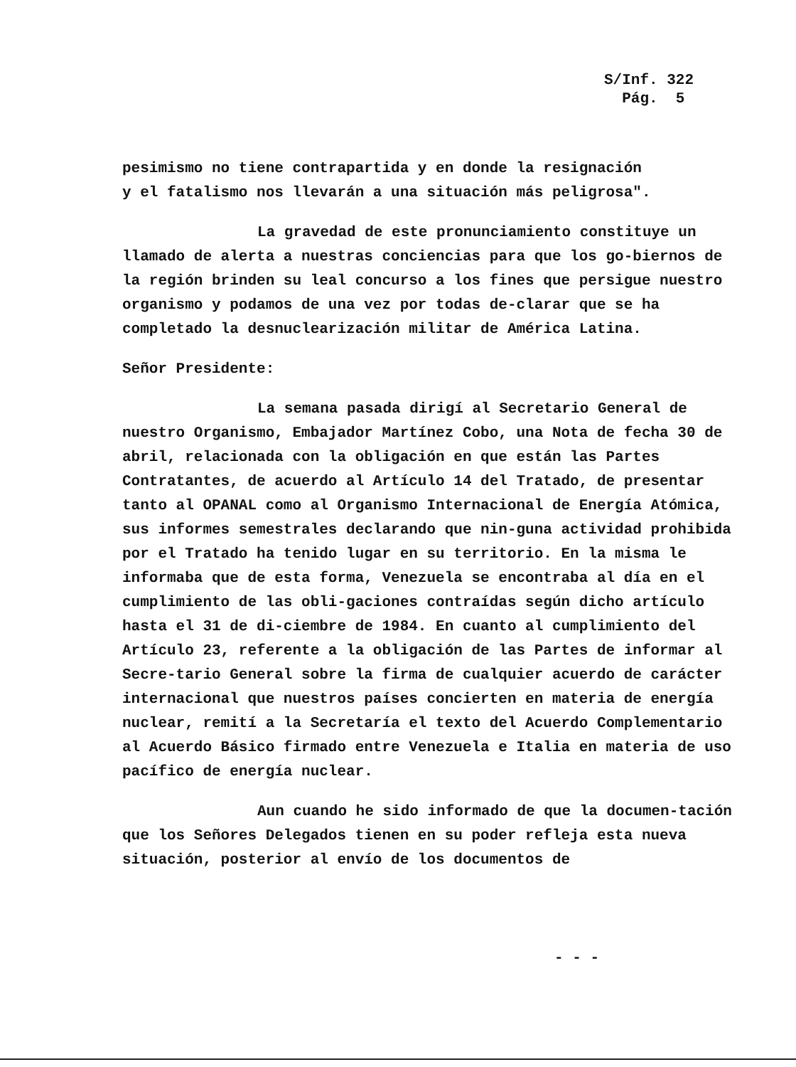S/Inf. 322
Pág. 5
pesimismo no tiene contrapartida y en donde la resignación
y el fatalismo nos llevarán a una situación más peligrosa".
La gravedad de este pronunciamiento constituye un llamado de alerta a nuestras conciencias para que los go-biernos de la región brinden su leal concurso a los fines que persigue nuestro organismo y podamos de una vez por todas de-clarar que se ha completado la desnuclearización militar de América Latina.
Señor Presidente:
La semana pasada dirigí al Secretario General de nuestro Organismo, Embajador Martínez Cobo, una Nota de fecha 30 de abril, relacionada con la obligación en que están las Partes Contratantes, de acuerdo al Artículo 14 del Tratado, de presentar tanto al OPANAL como al Organismo Internacional de Energía Atómica, sus informes semestrales declarando que nin-guna actividad prohibida por el Tratado ha tenido lugar en su territorio. En la misma le informaba que de esta forma, Venezuela se encontraba al día en el cumplimiento de las obli-gaciones contraídas según dicho artículo hasta el 31 de di-ciembre de 1984. En cuanto al cumplimiento del Artículo 23, referente a la obligación de las Partes de informar al Secre-tario General sobre la firma de cualquier acuerdo de carácter internacional que nuestros países concierten en materia de energía nuclear, remití a la Secretaría el texto del Acuerdo Complementario al Acuerdo Básico firmado entre Venezuela e Italia en materia de uso pacífico de energía nuclear.
Aun cuando he sido informado de que la documen-tación que los Señores Delegados tienen en su poder refleja esta nueva situación, posterior al envío de los documentos de
- - -